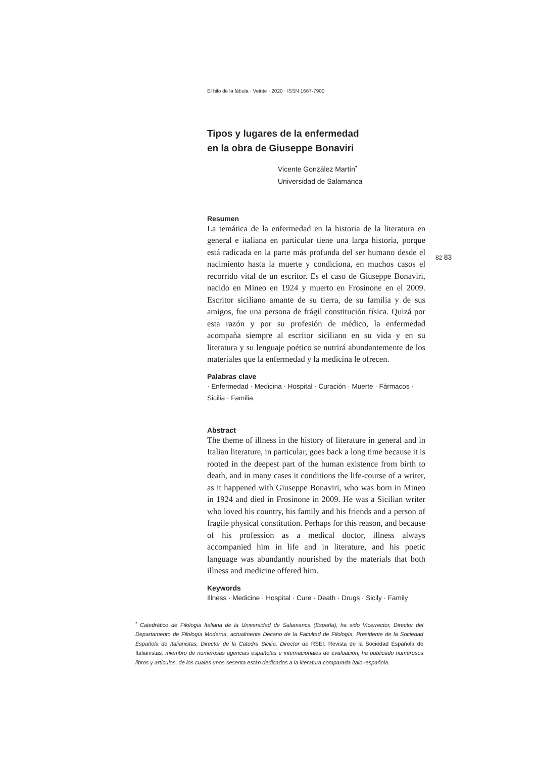El hilo de la fábula · Veinte · 2020 · ISSN 1667-7900
Tipos y lugares de la enfermedad
en la obra de Giuseppe Bonaviri
Vicente González Martín<sup>•</sup>
Universidad de Salamanca
Resumen
La temática de la enfermedad en la historia de la literatura en general e italiana en particular tiene una larga historia, porque está radicada en la parte más profunda del ser humano desde el nacimiento hasta la muerte y condiciona, en muchos casos el recorrido vital de un escritor. Es el caso de Giuseppe Bonaviri, nacido en Mineo en 1924 y muerto en Frosinone en el 2009. Escritor siciliano amante de su tierra, de su familia y de sus amigos, fue una persona de frágil constitución física. Quizá por esta razón y por su profesión de médico, la enfermedad acompaña siempre al escritor siciliano en su vida y en su literatura y su lenguaje poético se nutrirá abundantemente de los materiales que la enfermedad y la medicina le ofrecen.
Palabras clave
· Enfermedad · Medicina · Hospital · Curación · Muerte · Fármacos · Sicilia · Familia
Abstract
The theme of illness in the history of literature in general and in Italian literature, in particular, goes back a long time because it is rooted in the deepest part of the human existence from birth to death, and in many cases it conditions the life-course of a writer, as it happened with Giuseppe Bonaviri, who was born in Mineo in 1924 and died in Frosinone in 2009. He was a Sicilian writer who loved his country, his family and his friends and a person of fragile physical constitution. Perhaps for this reason, and because of his profession as a medical doctor, illness always accompanied him in life and in literature, and his poetic language was abundantly nourished by the materials that both illness and medicine offered him.
Keywords
Illness · Medicine · Hospital · Cure · Death · Drugs · Sicily · Family
82 83
<sup>•</sup> Catedrático de Filología Italiana de la Universidad de Salamanca (España), ha sido Vicerrector, Director del Departamento de Filología Moderna, actualmente Decano de la Facultad de Filología, Presidente de la Sociedad Española de Italianistas, Director de la Cátedra Sicilia, Director de RSEI. Revista de la Sociedad Española de Italianistas, miembro de numerosas agencias españolas e internacionales de evaluación, ha publicado numerosos libros y artículos, de los cuales unos sesenta están dedicados a la literatura comparada italo–española.